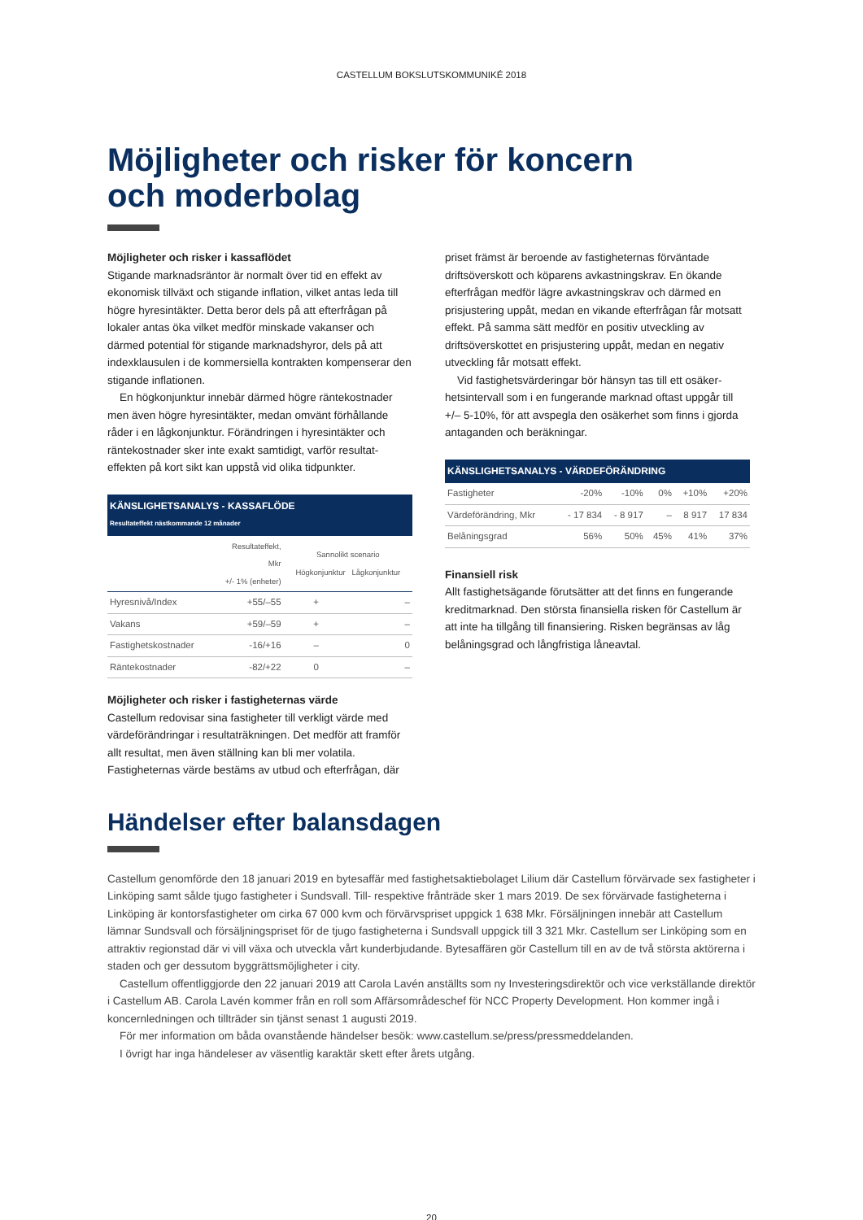CASTELLUM BOKSLUTSKOMMUNIKÉ 2018
Möjligheter och risker för koncern
och moderbolag
Möjligheter och risker i kassaflödet
Stigande marknadsräntor är normalt över tid en effekt av ekonomisk tillväxt och stigande inflation, vilket antas leda till högre hyresintäkter. Detta beror dels på att efterfrågan på lokaler antas öka vilket medför minskade vakanser och därmed potential för stigande marknadshyror, dels på att indexklausulen i de kommersiella kontrakten kompenserar den stigande inflationen.
En högkonjunktur innebär därmed högre räntekostnader men även högre hyresintäkter, medan omvänt förhållande råder i en lågkonjunktur. Förändringen i hyresintäkter och räntekostnader sker inte exakt samtidigt, varför resultat­effekten på kort sikt kan uppstå vid olika tidpunkter.
KÄNSLIGHETSANALYS - KASSAFLÖDE
Resultateffekt nästkommande 12 månader
| | Resultateffekt, Mkr +/- 1% (enheter) | Sannolikt scenario Högkonjunktur Lågkonjunktur | |
| --- | --- | --- | --- |
| Hyresnivå/Index | +55/–55 | + | – |
| Vakans | +59/–59 | + | – |
| Fastighetskostnader | -16/+16 | – | 0 |
| Räntekostnader | -82/+22 | 0 | – |
Möjligheter och risker i fastigheternas värde
Castellum redovisar sina fastigheter till verkligt värde med värdeförändringar i resultaträkningen. Det medför att fram­för allt resultat, men även ställning kan bli mer volatila. Fastigheternas värde bestäms av utbud och efterfrågan, där
priset främst är beroende av fastigheternas förväntade driftsöverskott och köparens avkastningskrav. En ökande efterfrågan medför lägre avkastningskrav och därmed en prisjustering uppåt, medan en vikande efterfrågan får mot­satt effekt. På samma sätt medför en positiv utveckling av driftsöverskottet en prisjustering uppåt, medan en negativ utveckling får motsatt effekt.
Vid fastighetsvärderingar bör hänsyn tas till ett osäker­hetsintervall som i en fungerande marknad oftast uppgår till +/– 5-10%, för att avspegla den osäkerhet som finns i gjorda antaganden och beräkningar.
KÄNSLIGHETSANALYS - VÄRDEFÖRÄNDRING
| Fastigheter | -20% | -10% | 0% | +10% | +20% |
| Värdeförändring, Mkr | - 17 834 | - 8 917 | – | 8 917 | 17 834 |
| Belåningsgrad | 56% | 50% | 45% | 41% | 37% |
Finansiell risk
Allt fastighetsägande förutsätter att det finns en funge­rande kreditmarknad. Den största finansiella risken för Castellum är att inte ha tillgång till finansiering. Risken begränsas av låg belåningsgrad och långfristiga låneavtal.
Händelser efter balansdagen
Castellum genomförde den 18 januari 2019 en bytesaffär med fastighetsaktiebolaget Lilium där Castellum förvärvade sex fastighe­ter i Linköping samt sålde tjugo fastigheter i Sundsvall. Till- respektive frånträde sker 1 mars 2019. De sex förvärvade fastigheterna i Linköping är kontorsfastigheter om cirka 67 000 kvm och förvärvspriset uppgick 1 638 Mkr. Försäljningen innebär att Castellum lämnar Sundsvall och försäljningspriset för de tjugo fastigheterna i Sundsvall uppgick till 3 321 Mkr. Castellum ser Linköping som en attraktiv regionstad där vi vill växa och utveckla vårt kunderbjudande. Bytesaffären gör Castellum till en av de två största aktörerna i staden och ger dessutom byggrättsmöjligheter i city.
Castellum offentliggjorde den 22 januari 2019 att Carola Lavén anställts som ny Investeringsdirektör och vice verkställande direktör i Castellum AB. Carola Lavén kommer från en roll som Affärsområdeschef för NCC Property Development. Hon kommer ingå i koncernledningen och tillträder sin tjänst senast 1 augusti 2019.
För mer information om båda ovanstående händelser besök: www.castellum.se/press/pressmeddelanden.
I övrigt har inga händeleser av väsentlig karaktär skett efter årets utgång.
20